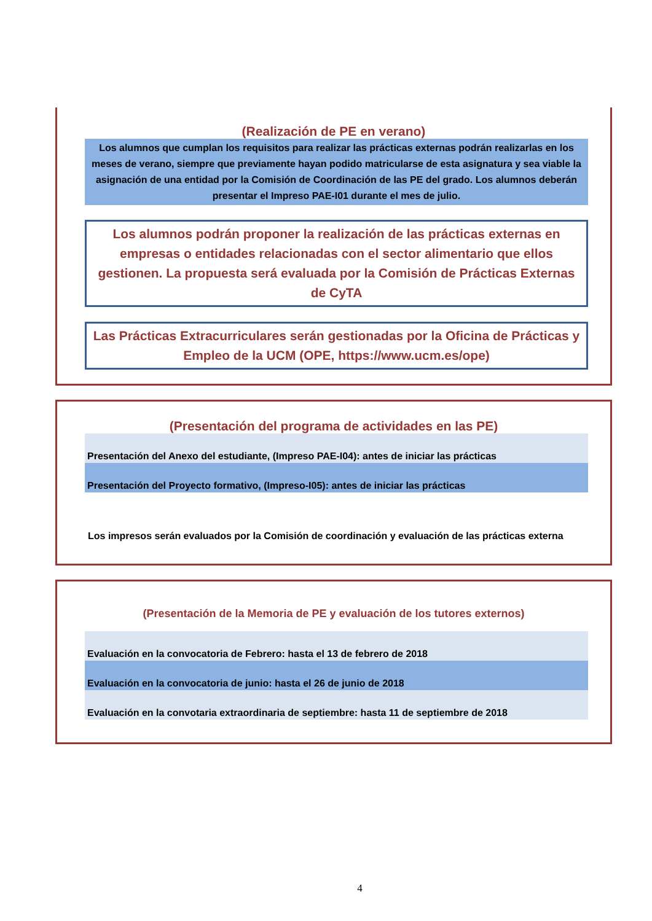(Realización de PE en verano)
Los alumnos que cumplan los requisitos para realizar las prácticas externas podrán realizarlas en los meses de verano, siempre que previamente hayan podido matricularse de esta asignatura y sea viable la asignación de una entidad por la Comisión de Coordinación de las PE del grado. Los alumnos deberán presentar el Impreso PAE-I01 durante el mes de julio.
Los alumnos podrán proponer la realización de las prácticas externas en empresas o entidades relacionadas con el sector alimentario que ellos gestionen. La propuesta será evaluada por la Comisión de Prácticas Externas de CyTA
Las Prácticas Extracurriculares serán gestionadas por la Oficina de Prácticas y Empleo de la UCM (OPE, https://www.ucm.es/ope)
(Presentación del programa de actividades en las PE)
Presentación del Anexo del estudiante, (Impreso PAE-I04): antes de iniciar las prácticas
Presentación del Proyecto formativo, (Impreso-I05): antes de iniciar las prácticas
Los impresos serán evaluados por la Comisión de coordinación y evaluación de las prácticas externa
(Presentación de la Memoria de PE y evaluación de los tutores externos)
Evaluación en la convocatoria de Febrero: hasta el 13 de febrero de 2018
Evaluación en la convocatoria de junio: hasta el 26 de junio de 2018
Evaluación en la convotaria extraordinaria de septiembre: hasta 11 de septiembre de 2018
4